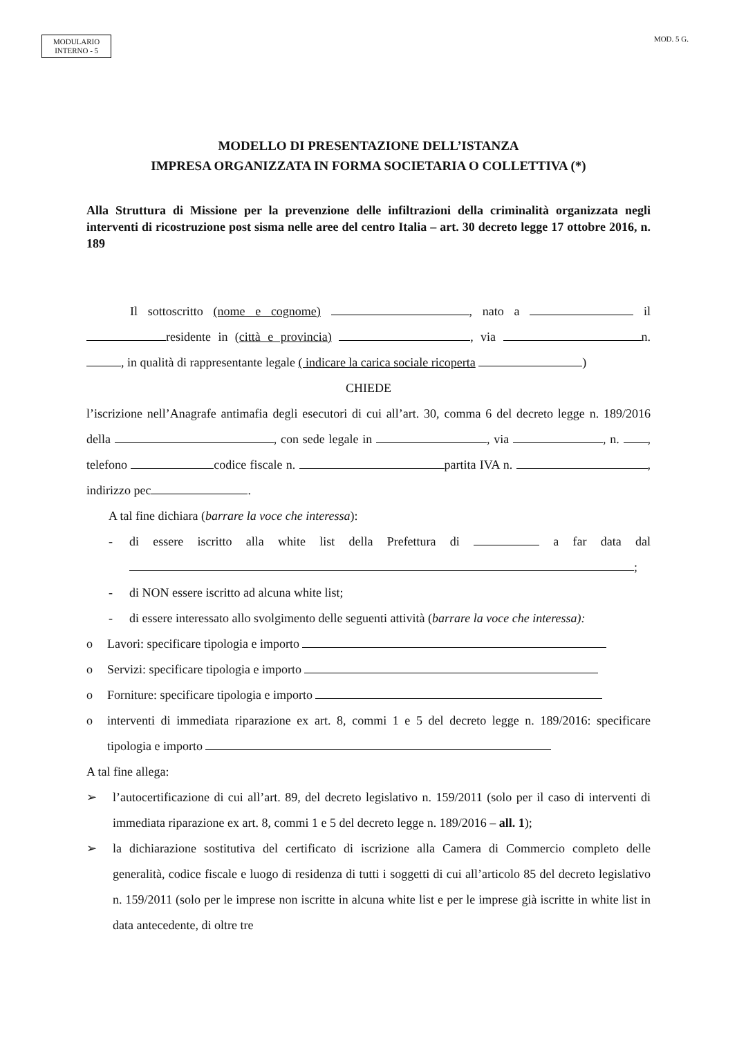MODULARIO
INTERNO - 5
MOD. 5 G.
MODELLO DI PRESENTAZIONE DELL’ISTANZA
IMPRESA ORGANIZZATA IN FORMA SOCIETARIA O COLLETTIVA (*)
Alla Struttura di Missione per la prevenzione delle infiltrazioni della criminalità organizzata negli interventi di ricostruzione post sisma nelle aree del centro Italia – art. 30 decreto legge 17 ottobre 2016, n. 189
Il sottoscritto (nome e cognome) , nato a il residente in (città e provincia) , via n. , in qualità di rappresentante legale ( indicare la carica sociale ricoperta )
CHIEDE
l’iscrizione nell’Anagrafe antimafia degli esecutori di cui all’art. 30, comma 6 del decreto legge n. 189/2016 della , con sede legale in , via , n. , telefono codice fiscale n. partita IVA n. , indirizzo pec .
A tal fine dichiara (barrare la voce che interessa):
- di essere iscritto alla white list della Prefettura di a far data dal ;
- di NON essere iscritto ad alcuna white list;
- di essere interessato allo svolgimento delle seguenti attività (barrare la voce che interessa):
o Lavori: specificare tipologia e importo
o Servizi: specificare tipologia e importo
o Forniture: specificare tipologia e importo
o interventi di immediata riparazione ex art. 8, commi 1 e 5 del decreto legge n. 189/2016: specificare tipologia e importo
A tal fine allega:
➢ l’autocertificazione di cui all’art. 89, del decreto legislativo n. 159/2011 (solo per il caso di interventi di immediata riparazione ex art. 8, commi 1 e 5 del decreto legge n. 189/2016 – all. 1);
➢ la dichiarazione sostitutiva del certificato di iscrizione alla Camera di Commercio completo delle generalità, codice fiscale e luogo di residenza di tutti i soggetti di cui all’articolo 85 del decreto legislativo n. 159/2011 (solo per le imprese non iscritte in alcuna white list e per le imprese già iscritte in white list in data antecedente, di oltre tre